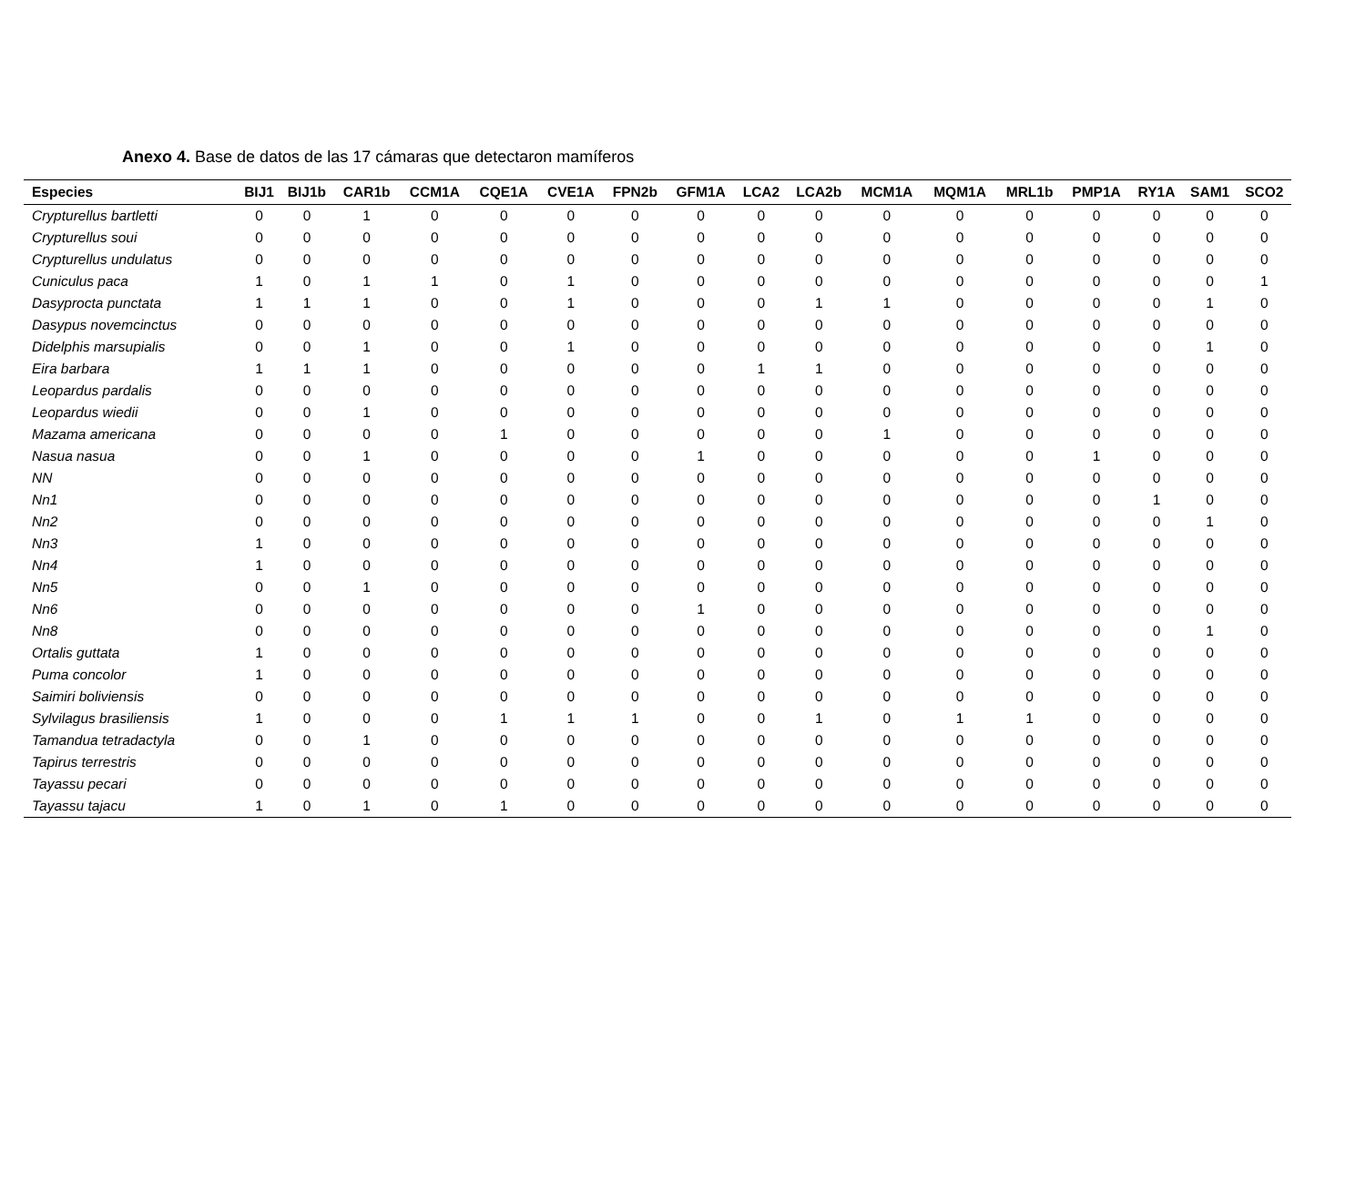Anexo 4. Base de datos de las 17 cámaras que detectaron mamíferos
| Especies | BIJ1 | BIJ1b | CAR1b | CCM1A | CQE1A | CVE1A | FPN2b | GFM1A | LCA2 | LCA2b | MCM1A | MQM1A | MRL1b | PMP1A | RY1A | SAM1 | SCO2 |
| --- | --- | --- | --- | --- | --- | --- | --- | --- | --- | --- | --- | --- | --- | --- | --- | --- | --- |
| Crypturellus bartletti | 0 | 0 | 1 | 0 | 0 | 0 | 0 | 0 | 0 | 0 | 0 | 0 | 0 | 0 | 0 | 0 | 0 |
| Crypturellus soui | 0 | 0 | 0 | 0 | 0 | 0 | 0 | 0 | 0 | 0 | 0 | 0 | 0 | 0 | 0 | 0 | 0 |
| Crypturellus undulatus | 0 | 0 | 0 | 0 | 0 | 0 | 0 | 0 | 0 | 0 | 0 | 0 | 0 | 0 | 0 | 0 | 0 |
| Cuniculus paca | 1 | 0 | 1 | 1 | 0 | 1 | 0 | 0 | 0 | 0 | 0 | 0 | 0 | 0 | 0 | 0 | 1 |
| Dasyprocta punctata | 1 | 1 | 1 | 0 | 0 | 1 | 0 | 0 | 0 | 1 | 1 | 0 | 0 | 0 | 0 | 1 | 0 |
| Dasypus novemcinctus | 0 | 0 | 0 | 0 | 0 | 0 | 0 | 0 | 0 | 0 | 0 | 0 | 0 | 0 | 0 | 0 | 0 |
| Didelphis marsupialis | 0 | 0 | 1 | 0 | 0 | 1 | 0 | 0 | 0 | 0 | 0 | 0 | 0 | 0 | 0 | 1 | 0 |
| Eira barbara | 1 | 1 | 1 | 0 | 0 | 0 | 0 | 0 | 1 | 1 | 0 | 0 | 0 | 0 | 0 | 0 | 0 |
| Leopardus pardalis | 0 | 0 | 0 | 0 | 0 | 0 | 0 | 0 | 0 | 0 | 0 | 0 | 0 | 0 | 0 | 0 | 0 |
| Leopardus wiedii | 0 | 0 | 1 | 0 | 0 | 0 | 0 | 0 | 0 | 0 | 0 | 0 | 0 | 0 | 0 | 0 | 0 |
| Mazama americana | 0 | 0 | 0 | 0 | 1 | 0 | 0 | 0 | 0 | 0 | 1 | 0 | 0 | 0 | 0 | 0 | 0 |
| Nasua nasua | 0 | 0 | 1 | 0 | 0 | 0 | 0 | 1 | 0 | 0 | 0 | 0 | 0 | 1 | 0 | 0 | 0 |
| NN | 0 | 0 | 0 | 0 | 0 | 0 | 0 | 0 | 0 | 0 | 0 | 0 | 0 | 0 | 0 | 0 | 0 |
| Nn1 | 0 | 0 | 0 | 0 | 0 | 0 | 0 | 0 | 0 | 0 | 0 | 0 | 0 | 0 | 1 | 0 | 0 |
| Nn2 | 0 | 0 | 0 | 0 | 0 | 0 | 0 | 0 | 0 | 0 | 0 | 0 | 0 | 0 | 0 | 1 | 0 |
| Nn3 | 1 | 0 | 0 | 0 | 0 | 0 | 0 | 0 | 0 | 0 | 0 | 0 | 0 | 0 | 0 | 0 | 0 |
| Nn4 | 1 | 0 | 0 | 0 | 0 | 0 | 0 | 0 | 0 | 0 | 0 | 0 | 0 | 0 | 0 | 0 | 0 |
| Nn5 | 0 | 0 | 1 | 0 | 0 | 0 | 0 | 0 | 0 | 0 | 0 | 0 | 0 | 0 | 0 | 0 | 0 |
| Nn6 | 0 | 0 | 0 | 0 | 0 | 0 | 0 | 1 | 0 | 0 | 0 | 0 | 0 | 0 | 0 | 0 | 0 |
| Nn8 | 0 | 0 | 0 | 0 | 0 | 0 | 0 | 0 | 0 | 0 | 0 | 0 | 0 | 0 | 0 | 1 | 0 |
| Ortalis guttata | 1 | 0 | 0 | 0 | 0 | 0 | 0 | 0 | 0 | 0 | 0 | 0 | 0 | 0 | 0 | 0 | 0 |
| Puma concolor | 1 | 0 | 0 | 0 | 0 | 0 | 0 | 0 | 0 | 0 | 0 | 0 | 0 | 0 | 0 | 0 | 0 |
| Saimiri boliviensis | 0 | 0 | 0 | 0 | 0 | 0 | 0 | 0 | 0 | 0 | 0 | 0 | 0 | 0 | 0 | 0 | 0 |
| Sylvilagus brasiliensis | 1 | 0 | 0 | 0 | 1 | 1 | 1 | 0 | 0 | 1 | 0 | 1 | 1 | 0 | 0 | 0 | 0 |
| Tamandua tetradactyla | 0 | 0 | 1 | 0 | 0 | 0 | 0 | 0 | 0 | 0 | 0 | 0 | 0 | 0 | 0 | 0 | 0 |
| Tapirus terrestris | 0 | 0 | 0 | 0 | 0 | 0 | 0 | 0 | 0 | 0 | 0 | 0 | 0 | 0 | 0 | 0 | 0 |
| Tayassu pecari | 0 | 0 | 0 | 0 | 0 | 0 | 0 | 0 | 0 | 0 | 0 | 0 | 0 | 0 | 0 | 0 | 0 |
| Tayassu tajacu | 1 | 0 | 1 | 0 | 1 | 0 | 0 | 0 | 0 | 0 | 0 | 0 | 0 | 0 | 0 | 0 | 0 |